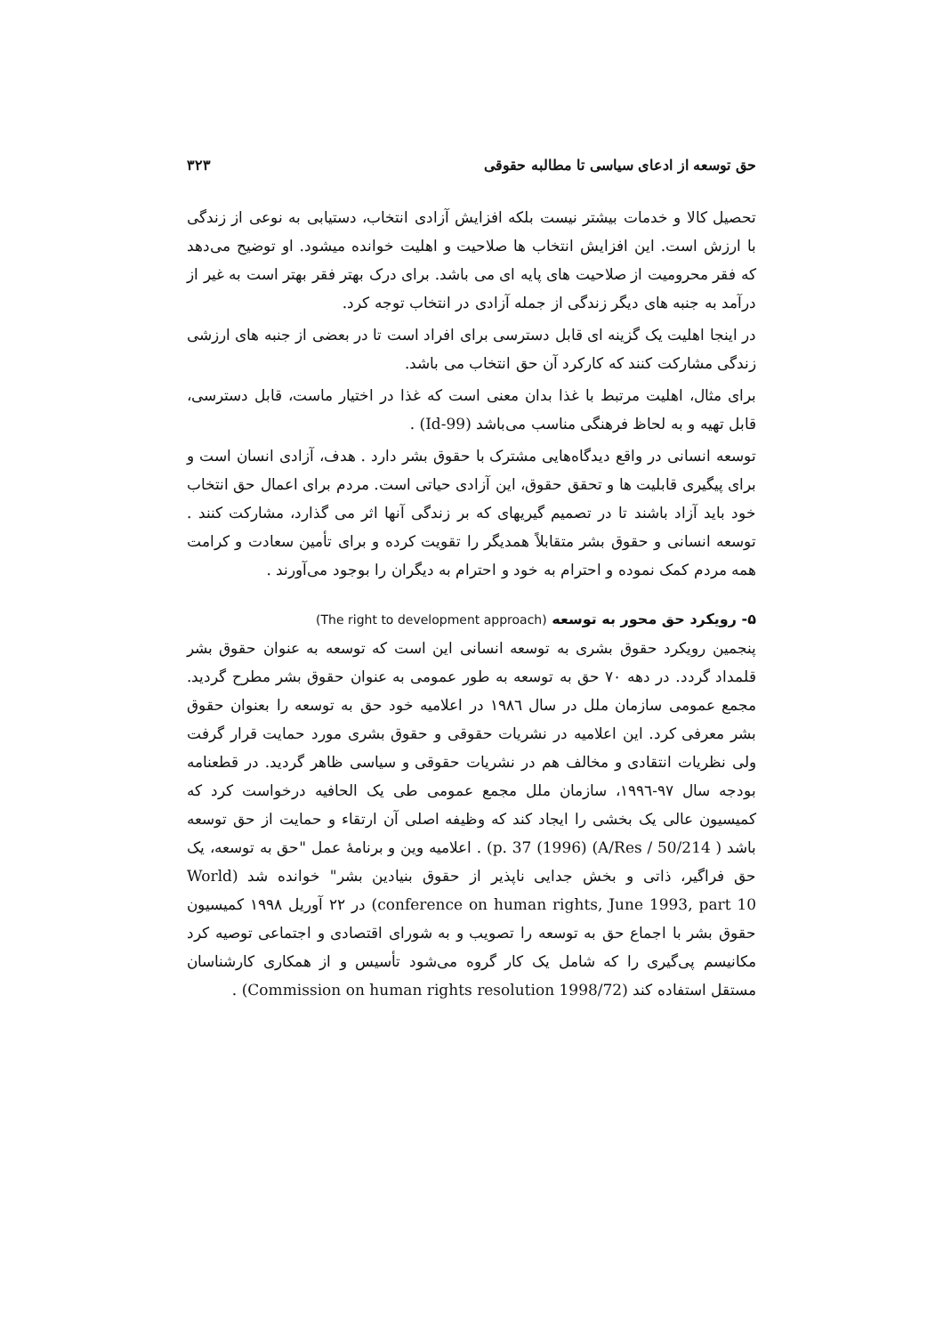حق توسعه از ادعای سیاسی تا مطالبه حقوقی ۳۲۳
تحصیل کالا و خدمات بیشتر نیست بلکه افزایش آزادی انتخاب، دستیابی به نوعی از زندگی با ارزش است. این افزایش انتخاب ها صلاحیت و اهلیت خوانده میشود. او توضیح می‌دهد که فقر محرومیت از صلاحیت های پایه ای می باشد. برای درک بهتر فقر بهتر است به غیر از درآمد به جنبه های دیگر زندگی از جمله آزادی در انتخاب توجه کرد.
در اینجا اهلیت یک گزینه ای قابل دسترسی برای افراد است تا در بعضی از جنبه های ارزشی زندگی مشارکت کنند که کارکرد آن حق انتخاب می باشد.
برای مثال، اهلیت مرتبط با غذا بدان معنی است که غذا در اختیار ماست، قابل دسترسی، قابل تهیه و به لحاظ فرهنگی مناسب می‌باشد (Id-99) .
توسعه انسانی در واقع دیدگاه‌هایی مشترک با حقوق بشر دارد . هدف، آزادی انسان است و برای پیگیری قابلیت ها و تحقق حقوق، این آزادی حیاتی است. مردم برای اعمال حق انتخاب خود باید آزاد باشند تا در تصمیم گیریهای که بر زندگی آنها اثر می گذارد، مشارکت کنند . توسعه انسانی و حقوق بشر متقابلاً همدیگر را تقویت کرده و برای تأمین سعادت و کرامت همه مردم کمک نموده و احترام به خود و احترام به دیگران را بوجود می‌آورند .
۵- رویکرد حق محور به توسعه (The right to development approach)
پنجمین رویکرد حقوق بشری به توسعه انسانی این است که توسعه به عنوان حقوق بشر قلمداد گردد. در دهه ۷۰ حق به توسعه به طور عمومی به عنوان حقوق بشر مطرح گردید. مجمع عمومی سازمان ملل در سال ۱۹۸٦ در اعلامیه خود حق به توسعه را بعنوان حقوق بشر معرفی کرد. این اعلامیه در نشریات حقوقی و حقوق بشری مورد حمایت قرار گرفت ولی نظریات انتقادی و مخالف هم در نشریات حقوقی و سیاسی ظاهر گردید. در قطعنامه بودجه سال ۹۷-۱۹۹٦، سازمان ملل مجمع عمومی طی یک الحافیه درخواست کرد که کمیسیون عالی یک بخشی را ایجاد کند که وظیفه اصلی آن ارتقاء و حمایت از حق توسعه باشد ( A/Res / 50/214) (1996) p. 37) . اعلامیه وین و برنامهٔ عمل "حق به توسعه، یک حق فراگیر، ذاتی و بخش جدایی ناپذیر از حقوق بنیادین بشر" خوانده شد (World conference on human rights, June 1993, part 10) در ۲۲ آوریل ۱۹۹۸ کمیسیون حقوق بشر با اجماع حق به توسعه را تصویب و به شورای اقتصادی و اجتماعی توصیه کرد مکانیسم پی‌گیری را که شامل یک کار گروه می‌شود تأسیس و از همکاری کارشناسان مستقل استفاده کند (Commission on human rights resolution 1998/72) .